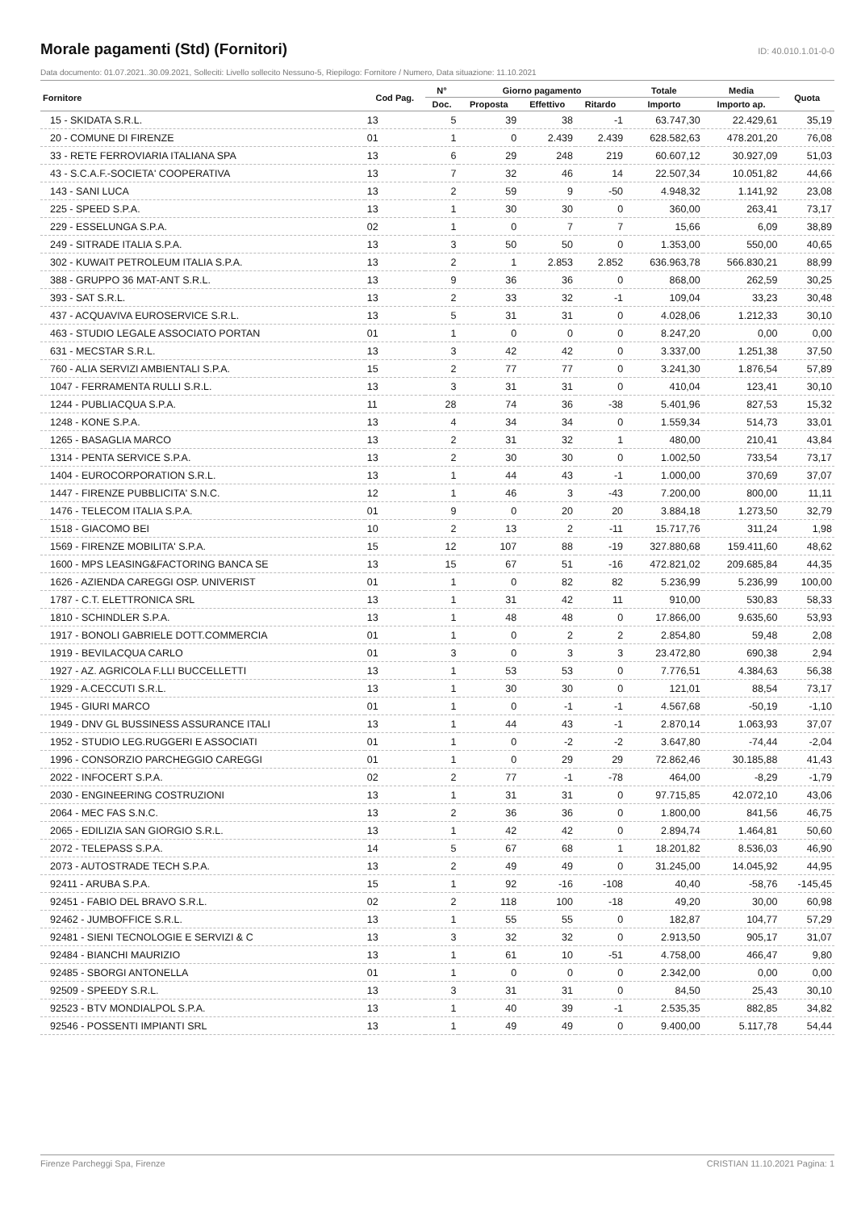Morale pagamenti (Std) (Fornitori)
ID: 40.010.1.01-0-0
Data documento: 01.07.2021..30.09.2021, Solleciti: Livello sollecito Nessuno-5, Riepilogo: Fornitore / Numero, Data situazione: 11.10.2021
| Fornitore | Cod Pag. | N° | Giorno pagamento | | | Totale | Media | Quota |
| --- | --- | --- | --- | --- | --- | --- | --- | --- |
| | | Doc. | Proposta | Effettivo | Ritardo | Importo | Importo ap. | |
| 15 - SKIDATA S.R.L. | 13 | 5 | 39 | 38 | -1 | 63.747,30 | 22.429,61 | 35,19 |
| 20 - COMUNE DI FIRENZE | 01 | 1 | 0 | 2.439 | 2.439 | 628.582,63 | 478.201,20 | 76,08 |
| 33 - RETE FERROVIARIA ITALIANA SPA | 13 | 6 | 29 | 248 | 219 | 60.607,12 | 30.927,09 | 51,03 |
| 43 - S.C.A.F.-SOCIETA' COOPERATIVA | 13 | 7 | 32 | 46 | 14 | 22.507,34 | 10.051,82 | 44,66 |
| 143 - SANI LUCA | 13 | 2 | 59 | 9 | -50 | 4.948,32 | 1.141,92 | 23,08 |
| 225 - SPEED S.P.A. | 13 | 1 | 30 | 30 | 0 | 360,00 | 263,41 | 73,17 |
| 229 - ESSELUNGA S.P.A. | 02 | 1 | 0 | 7 | 7 | 15,66 | 6,09 | 38,89 |
| 249 - SITRADE ITALIA S.P.A. | 13 | 3 | 50 | 50 | 0 | 1.353,00 | 550,00 | 40,65 |
| 302 - KUWAIT PETROLEUM ITALIA S.P.A. | 13 | 2 | 1 | 2.853 | 2.852 | 636.963,78 | 566.830,21 | 88,99 |
| 388 - GRUPPO 36 MAT-ANT S.R.L. | 13 | 9 | 36 | 36 | 0 | 868,00 | 262,59 | 30,25 |
| 393 - SAT S.R.L. | 13 | 2 | 33 | 32 | -1 | 109,04 | 33,23 | 30,48 |
| 437 - ACQUAVIVA EUROSERVICE S.R.L. | 13 | 5 | 31 | 31 | 0 | 4.028,06 | 1.212,33 | 30,10 |
| 463 - STUDIO LEGALE ASSOCIATO PORTAN | 01 | 1 | 0 | 0 | 0 | 8.247,20 | 0,00 | 0,00 |
| 631 - MECSTAR S.R.L. | 13 | 3 | 42 | 42 | 0 | 3.337,00 | 1.251,38 | 37,50 |
| 760 - ALIA SERVIZI AMBIENTALI S.P.A. | 15 | 2 | 77 | 77 | 0 | 3.241,30 | 1.876,54 | 57,89 |
| 1047 - FERRAMENTA RULLI S.R.L. | 13 | 3 | 31 | 31 | 0 | 410,04 | 123,41 | 30,10 |
| 1244 - PUBLIACQUA S.P.A. | 11 | 28 | 74 | 36 | -38 | 5.401,96 | 827,53 | 15,32 |
| 1248 - KONE S.P.A. | 13 | 4 | 34 | 34 | 0 | 1.559,34 | 514,73 | 33,01 |
| 1265 - BASAGLIA MARCO | 13 | 2 | 31 | 32 | 1 | 480,00 | 210,41 | 43,84 |
| 1314 - PENTA SERVICE S.P.A. | 13 | 2 | 30 | 30 | 0 | 1.002,50 | 733,54 | 73,17 |
| 1404 - EUROCORPORATION S.R.L. | 13 | 1 | 44 | 43 | -1 | 1.000,00 | 370,69 | 37,07 |
| 1447 - FIRENZE PUBBLICITA' S.N.C. | 12 | 1 | 46 | 3 | -43 | 7.200,00 | 800,00 | 11,11 |
| 1476 - TELECOM ITALIA S.P.A. | 01 | 9 | 0 | 20 | 20 | 3.884,18 | 1.273,50 | 32,79 |
| 1518 - GIACOMO BEI | 10 | 2 | 13 | 2 | -11 | 15.717,76 | 311,24 | 1,98 |
| 1569 - FIRENZE MOBILITA' S.P.A. | 15 | 12 | 107 | 88 | -19 | 327.880,68 | 159.411,60 | 48,62 |
| 1600 - MPS LEASING&FACTORING BANCA SE | 13 | 15 | 67 | 51 | -16 | 472.821,02 | 209.685,84 | 44,35 |
| 1626 - AZIENDA CAREGGI OSP. UNIVERIST | 01 | 1 | 0 | 82 | 82 | 5.236,99 | 5.236,99 | 100,00 |
| 1787 - C.T. ELETTRONICA SRL | 13 | 1 | 31 | 42 | 11 | 910,00 | 530,83 | 58,33 |
| 1810 - SCHINDLER S.P.A. | 13 | 1 | 48 | 48 | 0 | 17.866,00 | 9.635,60 | 53,93 |
| 1917 - BONOLI GABRIELE DOTT.COMMERCIA | 01 | 1 | 0 | 2 | 2 | 2.854,80 | 59,48 | 2,08 |
| 1919 - BEVILACQUA CARLO | 01 | 3 | 0 | 3 | 3 | 23.472,80 | 690,38 | 2,94 |
| 1927 - AZ. AGRICOLA F.LLI BUCCELLETTI | 13 | 1 | 53 | 53 | 0 | 7.776,51 | 4.384,63 | 56,38 |
| 1929 - A.CECCUTI S.R.L. | 13 | 1 | 30 | 30 | 0 | 121,01 | 88,54 | 73,17 |
| 1945 - GIURI MARCO | 01 | 1 | 0 | -1 | -1 | 4.567,68 | -50,19 | -1,10 |
| 1949 - DNV GL BUSSINESS ASSURANCE ITALI | 13 | 1 | 44 | 43 | -1 | 2.870,14 | 1.063,93 | 37,07 |
| 1952 - STUDIO LEG.RUGGERI E ASSOCIATI | 01 | 1 | 0 | -2 | -2 | 3.647,80 | -74,44 | -2,04 |
| 1996 - CONSORZIO PARCHEGGIO CAREGGI | 01 | 1 | 0 | 29 | 29 | 72.862,46 | 30.185,88 | 41,43 |
| 2022 - INFOCERT S.P.A. | 02 | 2 | 77 | -1 | -78 | 464,00 | -8,29 | -1,79 |
| 2030 - ENGINEERING COSTRUZIONI | 13 | 1 | 31 | 31 | 0 | 97.715,85 | 42.072,10 | 43,06 |
| 2064 - MEC FAS S.N.C. | 13 | 2 | 36 | 36 | 0 | 1.800,00 | 841,56 | 46,75 |
| 2065 - EDILIZIA SAN GIORGIO S.R.L. | 13 | 1 | 42 | 42 | 0 | 2.894,74 | 1.464,81 | 50,60 |
| 2072 - TELEPASS S.P.A. | 14 | 5 | 67 | 68 | 1 | 18.201,82 | 8.536,03 | 46,90 |
| 2073 - AUTOSTRADE TECH S.P.A. | 13 | 2 | 49 | 49 | 0 | 31.245,00 | 14.045,92 | 44,95 |
| 92411 - ARUBA S.P.A. | 15 | 1 | 92 | -16 | -108 | 40,40 | -58,76 | -145,45 |
| 92451 - FABIO DEL BRAVO S.R.L. | 02 | 2 | 118 | 100 | -18 | 49,20 | 30,00 | 60,98 |
| 92462 - JUMBOFFICE S.R.L. | 13 | 1 | 55 | 55 | 0 | 182,87 | 104,77 | 57,29 |
| 92481 - SIENI TECNOLOGIE E SERVIZI & C | 13 | 3 | 32 | 32 | 0 | 2.913,50 | 905,17 | 31,07 |
| 92484 - BIANCHI MAURIZIO | 13 | 1 | 61 | 10 | -51 | 4.758,00 | 466,47 | 9,80 |
| 92485 - SBORGI ANTONELLA | 01 | 1 | 0 | 0 | 0 | 2.342,00 | 0,00 | 0,00 |
| 92509 - SPEEDY S.R.L. | 13 | 3 | 31 | 31 | 0 | 84,50 | 25,43 | 30,10 |
| 92523 - BTV MONDIALPOL S.P.A. | 13 | 1 | 40 | 39 | -1 | 2.535,35 | 882,85 | 34,82 |
| 92546 - POSSENTI IMPIANTI SRL | 13 | 1 | 49 | 49 | 0 | 9.400,00 | 5.117,78 | 54,44 |
Firenze Parcheggi Spa, Firenze CRISTIAN 11.10.2021 Pagina: 1